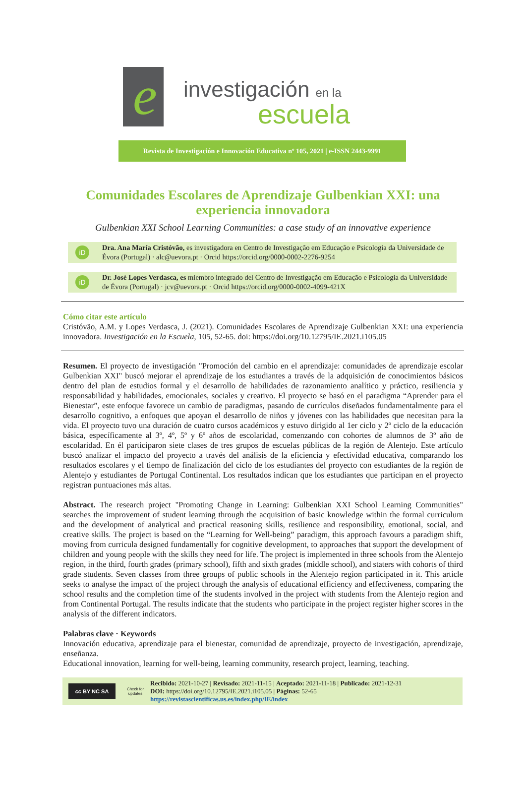e
investigación en la
escuela
Revista de Investigación e Innovación Educativa nº 105, 2021 | e-ISSN 2443-9991
Comunidades Escolares de Aprendizaje Gulbenkian XXI: una experiencia innovadora
Gulbenkian XXI School Learning Communities: a case study of an innovative experience
iD
Dra. Ana María Cristóvão, es investigadora en Centro de Investigação em Educação e Psicologia da Universidade de Évora (Portugal) · alc@uevora.pt · Orcid https://orcid.org/0000-0002-2276-9254
iD
Dr. José Lopes Verdasca, es miembro integrado del Centro de Investigação em Educação e Psicologia da Universidade de Évora (Portugal) · jcv@uevora.pt · Orcid https://orcid.org/0000-0002-4099-421X
Cómo citar este artículo
Cristóvão, A.M. y Lopes Verdasca, J. (2021). Comunidades Escolares de Aprendizaje Gulbenkian XXI: una experiencia innovadora. Investigación en la Escuela, 105, 52-65. doi: https://doi.org/10.12795/IE.2021.i105.05
Resumen. El proyecto de investigación "Promoción del cambio en el aprendizaje: comunidades de aprendizaje escolar Gulbenkian XXI" buscó mejorar el aprendizaje de los estudiantes a través de la adquisición de conocimientos básicos dentro del plan de estudios formal y el desarrollo de habilidades de razonamiento analítico y práctico, resiliencia y responsabilidad y habilidades, emocionales, sociales y creativo. El proyecto se basó en el paradigma “Aprender para el Bienestar”, este enfoque favorece un cambio de paradigmas, pasando de currículos diseñados fundamentalmente para el desarrollo cognitivo, a enfoques que apoyan el desarrollo de niños y jóvenes con las habilidades que necesitan para la vida. El proyecto tuvo una duración de cuatro cursos académicos y estuvo dirigido al 1er ciclo y 2º ciclo de la educación básica, específicamente al 3º, 4º, 5º y 6º años de escolaridad, comenzando con cohortes de alumnos de 3º año de escolaridad. En él participaron siete clases de tres grupos de escuelas públicas de la región de Alentejo. Este artículo buscó analizar el impacto del proyecto a través del análisis de la eficiencia y efectividad educativa, comparando los resultados escolares y el tiempo de finalización del ciclo de los estudiantes del proyecto con estudiantes de la región de Alentejo y estudiantes de Portugal Continental. Los resultados indican que los estudiantes que participan en el proyecto registran puntuaciones más altas.
Abstract. The research project "Promoting Change in Learning: Gulbenkian XXI School Learning Communities" searches the improvement of student learning through the acquisition of basic knowledge within the formal curriculum and the development of analytical and practical reasoning skills, resilience and responsibility, emotional, social, and creative skills. The project is based on the “Learning for Well-being” paradigm, this approach favours a paradigm shift, moving from curricula designed fundamentally for cognitive development, to approaches that support the development of children and young people with the skills they need for life. The project is implemented in three schools from the Alentejo region, in the third, fourth grades (primary school), fifth and sixth grades (middle school), and staters with cohorts of third grade students. Seven classes from three groups of public schools in the Alentejo region participated in it. This article seeks to analyse the impact of the project through the analysis of educational efficiency and effectiveness, comparing the school results and the completion time of the students involved in the project with students from the Alentejo region and from Continental Portugal. The results indicate that the students who participate in the project register higher scores in the analysis of the different indicators.
Palabras clave · Keywords
Innovación educativa, aprendizaje para el bienestar, comunidad de aprendizaje, proyecto de investigación, aprendizaje, enseñanza.
Educational innovation, learning for well-being, learning community, research project, learning, teaching.
cc BY NC SA
Check for updates
Recibido: 2021-10-27 | Revisado: 2021-11-15 | Aceptado: 2021-11-18 | Publicado: 2021-12-31
DOI: https://doi.org/10.12795/IE.2021.i105.05 | Páginas: 52-65
https://revistascientificas.us.es/index.php/IE/index